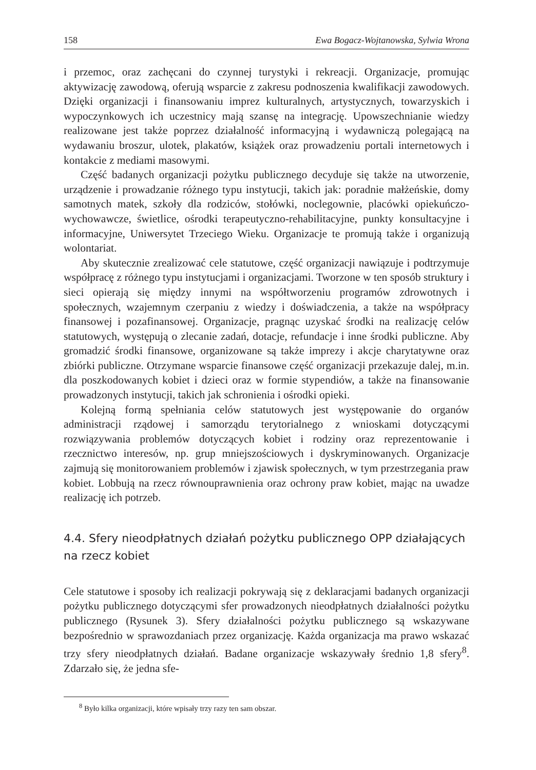158 Ewa Bogacz-Wojtanowska, Sylwia Wrona
i przemoc, oraz zachęcani do czynnej turystyki i rekreacji. Organizacje, promując aktywizację zawodową, oferują wsparcie z zakresu podnoszenia kwalifikacji zawodowych. Dzięki organizacji i finansowaniu imprez kulturalnych, artystycznych, towarzyskich i wypoczynkowych ich uczestnicy mają szansę na integrację. Upowszechnianie wiedzy realizowane jest także poprzez działalność informacyjną i wydawniczą polegającą na wydawaniu broszur, ulotek, plakatów, książek oraz prowadzeniu portali internetowych i kontakcie z mediami masowymi.
Część badanych organizacji pożytku publicznego decyduje się także na utworzenie, urządzenie i prowadzanie różnego typu instytucji, takich jak: poradnie małżeńskie, domy samotnych matek, szkoły dla rodziców, stołówki, noclegownie, placówki opiekuńczo-wychowawcze, świetlice, ośrodki terapeutyczno-rehabilitacyjne, punkty konsultacyjne i informacyjne, Uniwersytet Trzeciego Wieku. Organizacje te promują także i organizują wolontariat.
Aby skutecznie zrealizować cele statutowe, część organizacji nawiązuje i podtrzymuje współpracę z różnego typu instytucjami i organizacjami. Tworzone w ten sposób struktury i sieci opierają się między innymi na współtworzeniu programów zdrowotnych i społecznych, wzajemnym czerpaniu z wiedzy i doświadczenia, a także na współpracy finansowej i pozafinansowej. Organizacje, pragnąc uzyskać środki na realizację celów statutowych, występują o zlecanie zadań, dotacje, refundacje i inne środki publiczne. Aby gromadzić środki finansowe, organizowane są także imprezy i akcje charytatywne oraz zbiórki publiczne. Otrzymane wsparcie finansowe część organizacji przekazuje dalej, m.in. dla poszkodowanych kobiet i dzieci oraz w formie stypendiów, a także na finansowanie prowadzonych instytucji, takich jak schronienia i ośrodki opieki.
Kolejną formą spełniania celów statutowych jest występowanie do organów administracji rządowej i samorządu terytorialnego z wnioskami dotyczącymi rozwiązywania problemów dotyczących kobiet i rodziny oraz reprezentowanie i rzecznictwo interesów, np. grup mniejszościowych i dyskryminowanych. Organizacje zajmują się monitorowaniem problemów i zjawisk społecznych, w tym przestrzegania praw kobiet. Lobbują na rzecz równouprawnienia oraz ochrony praw kobiet, mając na uwadze realizację ich potrzeb.
4.4. Sfery nieodpłatnych działań pożytku publicznego OPP działających na rzecz kobiet
Cele statutowe i sposoby ich realizacji pokrywają się z deklaracjami badanych organizacji pożytku publicznego dotyczącymi sfer prowadzonych nieodpłatnych działalności pożytku publicznego (Rysunek 3). Sfery działalności pożytku publicznego są wskazywane bezpośrednio w sprawozdaniach przez organizację. Każda organizacja ma prawo wskazać trzy sfery nieodpłatnych działań. Badane organizacje wskazywały średnio 1,8 sfery<sup>8</sup>. Zdarzało się, że jedna sfe-
<sup>8</sup> Było kilka organizacji, które wpisały trzy razy ten sam obszar.